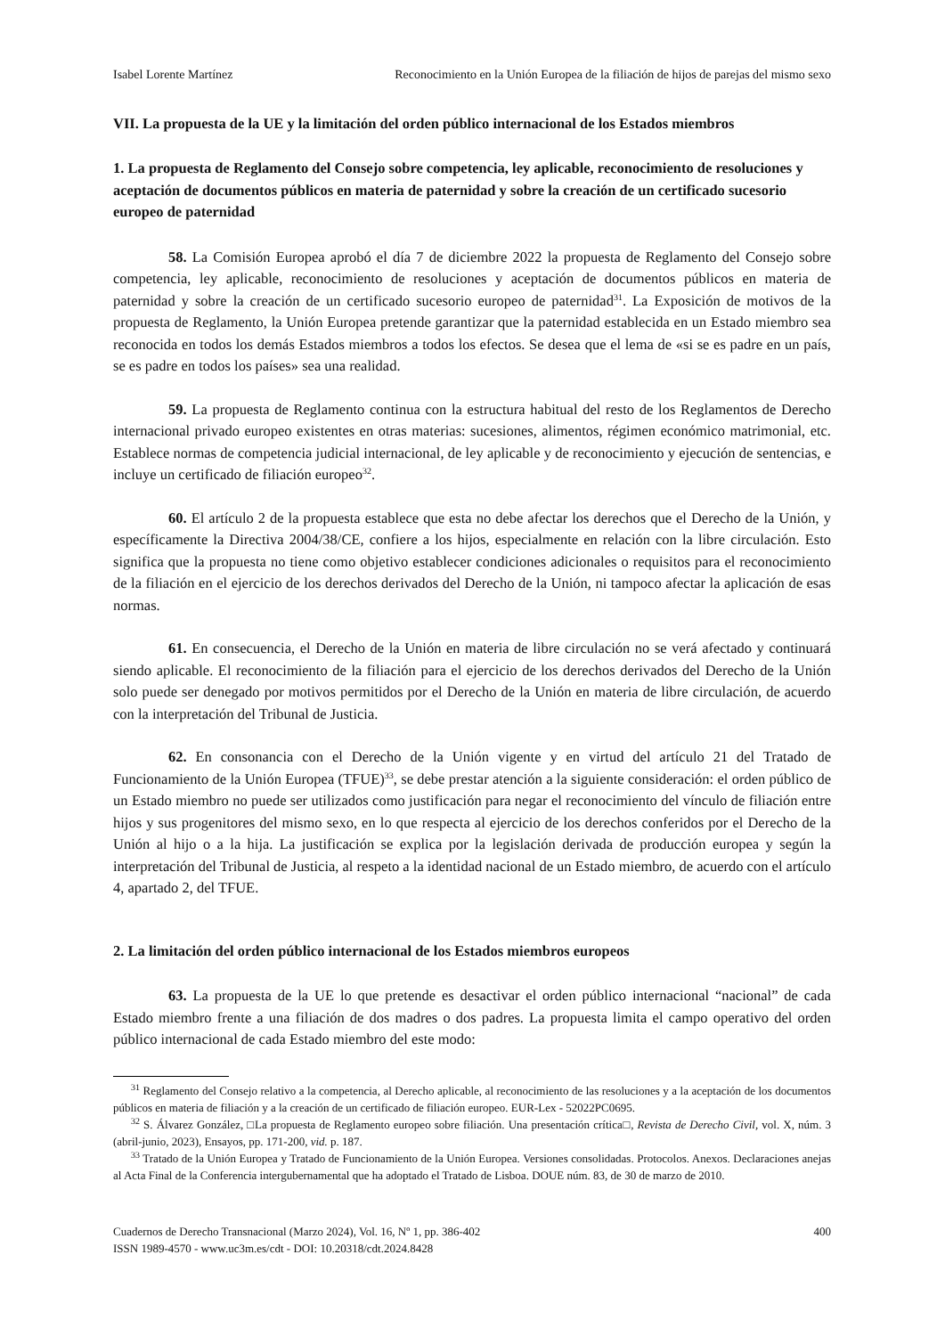Isabel Lorente Martínez Reconocimiento en la Unión Europea de la filiación de hijos de parejas del mismo sexo
VII. La propuesta de la UE y la limitación del orden público internacional de los Estados miembros
1. La propuesta de Reglamento del Consejo sobre competencia, ley aplicable, reconocimiento de resoluciones y aceptación de documentos públicos en materia de paternidad y sobre la creación de un certificado sucesorio europeo de paternidad
58. La Comisión Europea aprobó el día 7 de diciembre 2022 la propuesta de Reglamento del Consejo sobre competencia, ley aplicable, reconocimiento de resoluciones y aceptación de documentos públicos en materia de paternidad y sobre la creación de un certificado sucesorio europeo de paternidad<sup>31</sup>. La Exposición de motivos de la propuesta de Reglamento, la Unión Europea pretende garantizar que la paternidad establecida en un Estado miembro sea reconocida en todos los demás Estados miembros a todos los efectos. Se desea que el lema de «si se es padre en un país, se es padre en todos los países» sea una realidad.
59. La propuesta de Reglamento continua con la estructura habitual del resto de los Reglamentos de Derecho internacional privado europeo existentes en otras materias: sucesiones, alimentos, régimen económico matrimonial, etc. Establece normas de competencia judicial internacional, de ley aplicable y de reconocimiento y ejecución de sentencias, e incluye un certificado de filiación europeo<sup>32</sup>.
60. El artículo 2 de la propuesta establece que esta no debe afectar los derechos que el Derecho de la Unión, y específicamente la Directiva 2004/38/CE, confiere a los hijos, especialmente en relación con la libre circulación. Esto significa que la propuesta no tiene como objetivo establecer condiciones adicionales o requisitos para el reconocimiento de la filiación en el ejercicio de los derechos derivados del Derecho de la Unión, ni tampoco afectar la aplicación de esas normas.
61. En consecuencia, el Derecho de la Unión en materia de libre circulación no se verá afectado y continuará siendo aplicable. El reconocimiento de la filiación para el ejercicio de los derechos derivados del Derecho de la Unión solo puede ser denegado por motivos permitidos por el Derecho de la Unión en materia de libre circulación, de acuerdo con la interpretación del Tribunal de Justicia.
62. En consonancia con el Derecho de la Unión vigente y en virtud del artículo 21 del Tratado de Funcionamiento de la Unión Europea (TFUE)<sup>33</sup>, se debe prestar atención a la siguiente consideración: el orden público de un Estado miembro no puede ser utilizados como justificación para negar el reconocimiento del vínculo de filiación entre hijos y sus progenitores del mismo sexo, en lo que respecta al ejercicio de los derechos conferidos por el Derecho de la Unión al hijo o a la hija. La justificación se explica por la legislación derivada de producción europea y según la interpretación del Tribunal de Justicia, al respeto a la identidad nacional de un Estado miembro, de acuerdo con el artículo 4, apartado 2, del TFUE.
2. La limitación del orden público internacional de los Estados miembros europeos
63. La propuesta de la UE lo que pretende es desactivar el orden público internacional “nacional” de cada Estado miembro frente a una filiación de dos madres o dos padres. La propuesta limita el campo operativo del orden público internacional de cada Estado miembro del este modo:
<sup>31</sup> Reglamento del Consejo relativo a la competencia, al Derecho aplicable, al reconocimiento de las resoluciones y a la aceptación de los documentos públicos en materia de filiación y a la creación de un certificado de filiación europeo. EUR-Lex - 52022PC0695.
<sup>32</sup> S. Álvarez González, □La propuesta de Reglamento europeo sobre filiación. Una presentación crítica□, Revista de Derecho Civil, vol. X, núm. 3 (abril-junio, 2023), Ensayos, pp. 171-200, vid. p. 187.
<sup>33</sup> Tratado de la Unión Europea y Tratado de Funcionamiento de la Unión Europea. Versiones consolidadas. Protocolos. Anexos. Declaraciones anejas al Acta Final de la Conferencia intergubernamental que ha adoptado el Tratado de Lisboa. DOUE núm. 83, de 30 de marzo de 2010.
Cuadernos de Derecho Transnacional (Marzo 2024), Vol. 16, Nº 1, pp. 386-402
ISSN 1989-4570 - www.uc3m.es/cdt - DOI: 10.20318/cdt.2024.8428
400